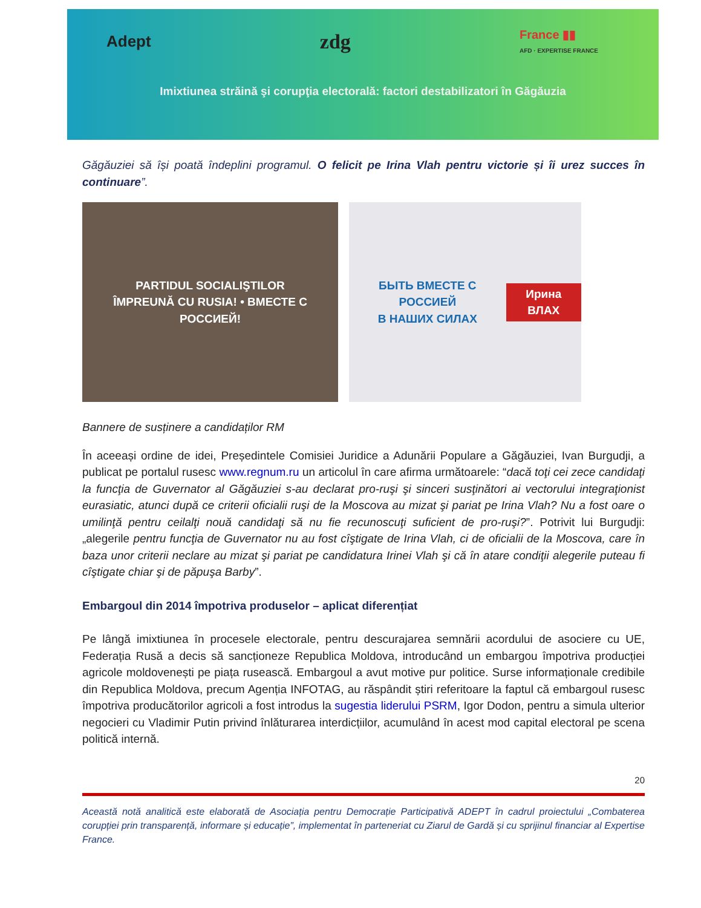Adept zdg France ▮▮
AFD · EXPERTISE FRANCE
Imixtiunea străină şi corupţia electorală: factori destabilizatori în Găgăuzia
Găgăuziei să își poată îndeplini programul. O felicit pe Irina Vlah pentru victorie și îi urez succes în continuare”.
PARTIDUL SOCIALIŞTILOR
ÎMPREUNĂ CU RUSIA! • ВМЕСТЕ С РОССИЕЙ!
БЫТЬ ВМЕСТЕ С РОССИЕЙ
В НАШИХ СИЛАХ
Ирина ВЛАХ
Bannere de susținere a candidaților RM
În aceeași ordine de idei, Președintele Comisiei Juridice a Adunării Populare a Găgăuziei, Ivan Burgudji, a publicat pe portalul rusesc www.regnum.ru un articolul în care afirma următoarele: “dacă toţi cei zece candidaţi la funcţia de Guvernator al Găgăuziei s-au declarat pro-ruşi şi sinceri susţinători ai vectorului integraţionist eurasiatic, atunci după ce criterii oficialii ruşi de la Moscova au mizat şi pariat pe Irina Vlah? Nu a fost oare o umilinţă pentru ceilalţi nouă candidaţi să nu fie recunoscuţi suficient de pro-ruşi?”. Potrivit lui Burgudji: „alegerile pentru funcţia de Guvernator nu au fost cîştigate de Irina Vlah, ci de oficialii de la Moscova, care în baza unor criterii neclare au mizat şi pariat pe candidatura Irinei Vlah şi că în atare condiţii alegerile puteau fi cîştigate chiar şi de păpuşa Barby”.
Embargoul din 2014 împotriva produselor – aplicat diferențiat
Pe lângă imixtiunea în procesele electorale, pentru descurajarea semnării acordului de asociere cu UE, Federația Rusă a decis să sancționeze Republica Moldova, introducând un embargou împotriva producției agricole moldovenești pe piața rusească. Embargoul a avut motive pur politice. Surse informaționale credibile din Republica Moldova, precum Agenția INFOTAG, au răspândit știri referitoare la faptul că embargoul rusesc împotriva producătorilor agricoli a fost introdus la sugestia liderului PSRM, Igor Dodon, pentru a simula ulterior negocieri cu Vladimir Putin privind înlăturarea interdicțiilor, acumulând în acest mod capital electoral pe scena politică internă.
20
Această notă analitică este elaborată de Asociația pentru Democrație Participativă ADEPT în cadrul proiectului „Combaterea corupției prin transparență, informare și educație”, implementat în parteneriat cu Ziarul de Gardă și cu sprijinul financiar al Expertise France.